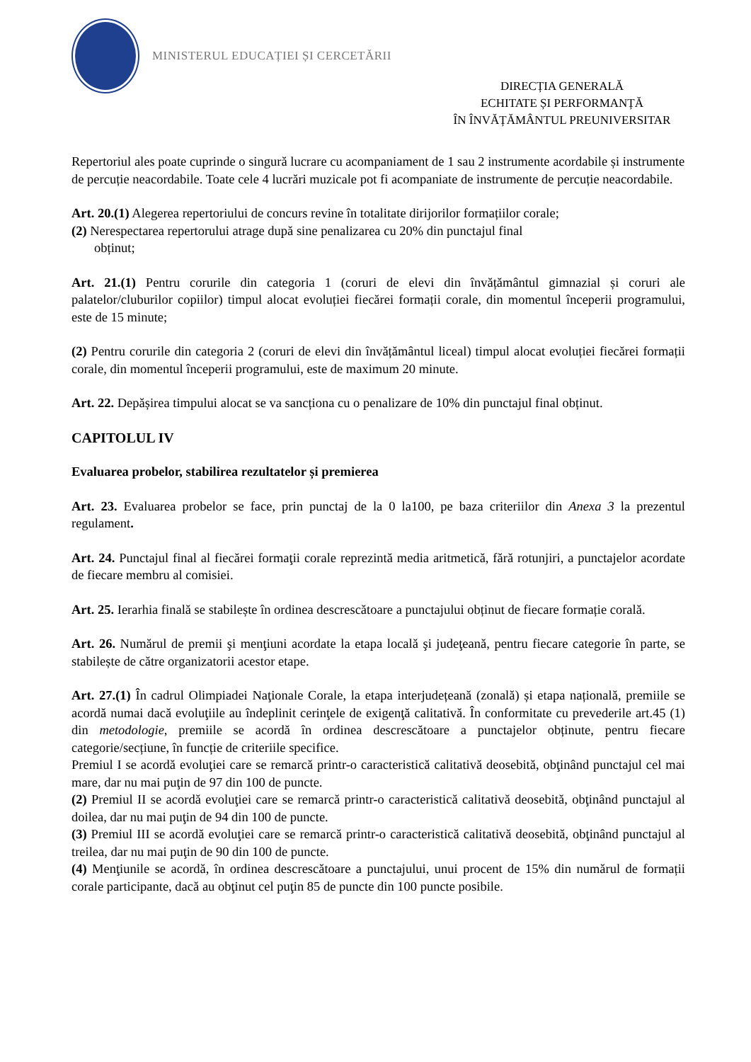MINISTERUL EDUCAȚIEI ȘI CERCETĂRII
DIRECȚIA GENERALĂ
ECHITATE ȘI PERFORMANȚĂ
ÎN ÎNVĂȚĂMÂNTUL PREUNIVERSITAR
Repertoriul ales poate cuprinde o singură lucrare cu acompaniament de 1 sau 2 instrumente acordabile și instrumente de percuție neacordabile. Toate cele 4 lucrări muzicale pot fi acompaniate de instrumente de percuție neacordabile.
Art. 20.(1) Alegerea repertoriului de concurs revine în totalitate dirijorilor formațiilor corale;
(2) Nerespectarea repertorului atrage după sine penalizarea cu 20% din punctajul final
obținut;
Art. 21.(1) Pentru corurile din categoria 1 (coruri de elevi din învățământul gimnazial și coruri ale palatelor/cluburilor copiilor) timpul alocat evoluției fiecărei formații corale, din momentul începerii programului, este de 15 minute;
(2) Pentru corurile din categoria 2 (coruri de elevi din învățământul liceal) timpul alocat evoluției fiecărei formații corale, din momentul începerii programului, este de maximum 20 minute.
Art. 22. Depășirea timpului alocat se va sancționa cu o penalizare de 10% din punctajul final obținut.
CAPITOLUL IV
Evaluarea probelor, stabilirea rezultatelor și premierea
Art. 23. Evaluarea probelor se face, prin punctaj de la 0 la100, pe baza criteriilor din Anexa 3 la prezentul regulament.
Art. 24. Punctajul final al fiecărei formaţii corale reprezintă media aritmetică, fără rotunjiri, a punctajelor acordate de fiecare membru al comisiei.
Art. 25. Ierarhia finală se stabilește în ordinea descrescătoare a punctajului obținut de fiecare formație corală.
Art. 26. Numărul de premii şi menţiuni acordate la etapa locală şi judeţeană, pentru fiecare categorie în parte, se stabilește de către organizatorii acestor etape.
Art. 27.(1) În cadrul Olimpiadei Naţionale Corale, la etapa interjudețeană (zonală) și etapa națională, premiile se acordă numai dacă evoluţiile au îndeplinit cerinţele de exigenţă calitativă. În conformitate cu prevederile art.45 (1) din metodologie, premiile se acordă în ordinea descrescătoare a punctajelor obținute, pentru fiecare categorie/secțiune, în funcție de criteriile specifice.
Premiul I se acordă evoluţiei care se remarcă printr-o caracteristică calitativă deosebită, obţinând punctajul cel mai mare, dar nu mai puţin de 97 din 100 de puncte.
(2) Premiul II se acordă evoluţiei care se remarcă printr-o caracteristică calitativă deosebită, obţinând punctajul al doilea, dar nu mai puţin de 94 din 100 de puncte.
(3) Premiul III se acordă evoluţiei care se remarcă printr-o caracteristică calitativă deosebită, obţinând punctajul al treilea, dar nu mai puţin de 90 din 100 de puncte.
(4) Menţiunile se acordă, în ordinea descrescătoare a punctajului, unui procent de 15% din numărul de formații corale participante, dacă au obţinut cel puţin 85 de puncte din 100 puncte posibile.